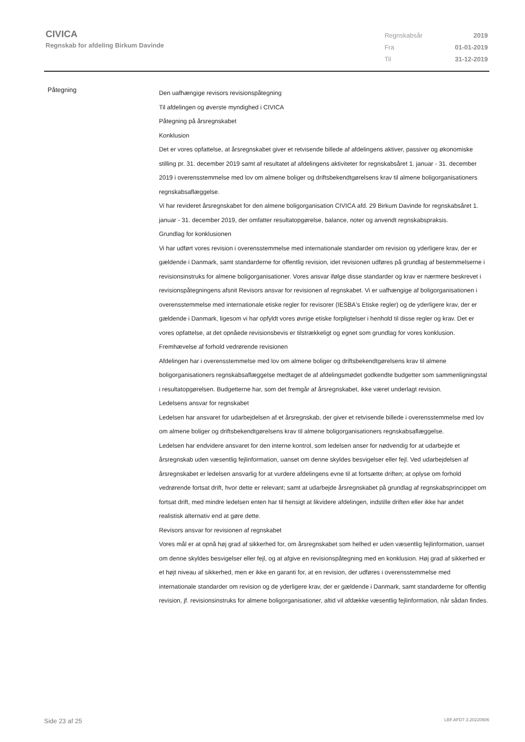CIVICA
Regnskab for afdeling Birkum Davinde
| Regnskabsår | 2019 |
| Fra | 01-01-2019 |
| Til | 31-12-2019 |
Påtegning
Den uafhængige revisors revisionspåtegning
Til afdelingen og øverste myndighed i CIVICA
Påtegning på årsregnskabet
Konklusion
Det er vores opfattelse, at årsregnskabet giver et retvisende billede af afdelingens aktiver, passiver og økonomiske stilling pr. 31. december 2019 samt af resultatet af afdelingens aktiviteter for regnskabsåret 1. januar - 31. december 2019 i overensstemmelse med lov om almene boliger og driftsbekendtgørelsens krav til almene boligorganisationers regnskabsaflæggelse.
Vi har revideret årsregnskabet for den almene boligorganisation CIVICA afd. 29 Birkum Davinde for regnskabsåret 1. januar - 31. december 2019, der omfatter resultatopgørelse, balance, noter og anvendt regnskabspraksis.
Grundlag for konklusionen
Vi har udført vores revision i overensstemmelse med internationale standarder om revision og yderligere krav, der er gældende i Danmark, samt standarderne for offentlig revision, idet revisionen udføres på grundlag af bestemmelserne i revisionsinstruks for almene boligorganisationer. Vores ansvar ifølge disse standarder og krav er nærmere beskrevet i revisionspåtegningens afsnit Revisors ansvar for revisionen af regnskabet. Vi er uafhængige af boligorganisationen i overensstemmelse med internationale etiske regler for revisorer (IESBA's Etiske regler) og de yderligere krav, der er gældende i Danmark, ligesom vi har opfyldt vores øvrige etiske forpligtelser i henhold til disse regler og krav. Det er vores opfattelse, at det opnåede revisionsbevis er tilstrækkeligt og egnet som grundlag for vores konklusion.
Fremhævelse af forhold vedrørende revisionen
Afdelingen har i overensstemmelse med lov om almene boliger og driftsbekendtgørelsens krav til almene boligorganisationers regnskabsaflæggelse medtaget de af afdelingsmødet godkendte budgetter som sammenligningstal i resultatopgørelsen. Budgetterne har, som det fremgår af årsregnskabet, ikke været underlagt revision.
Ledelsens ansvar for regnskabet
Ledelsen har ansvaret for udarbejdelsen af et årsregnskab, der giver et retvisende billede i overensstemmelse med lov om almene boliger og driftsbekendtgørelsens krav til almene boligorganisationers regnskabsaflæggelse.
Ledelsen har endvidere ansvaret for den interne kontrol, som ledelsen anser for nødvendig for at udarbejde et årsregnskab uden væsentlig fejlinformation, uanset om denne skyldes besvigelser eller fejl. Ved udarbejdelsen af årsregnskabet er ledelsen ansvarlig for at vurdere afdelingens evne til at fortsætte driften; at oplyse om forhold vedrørende fortsat drift, hvor dette er relevant; samt at udarbejde årsregnskabet på grundlag af regnskabsprincippet om fortsat drift, med mindre ledelsen enten har til hensigt at likvidere afdelingen, indstille driften eller ikke har andet realistisk alternativ end at gøre dette.
Revisors ansvar for revisionen af regnskabet
Vores mål er at opnå høj grad af sikkerhed for, om årsregnskabet som helhed er uden væsentlig fejlinformation, uanset om denne skyldes besvigelser eller fejl, og at afgive en revisionspåtegning med en konklusion. Høj grad af sikkerhed er et højt niveau af sikkerhed, men er ikke en garanti for, at en revision, der udføres i overensstemmelse med internationale standarder om revision og de yderligere krav, der er gældende i Danmark, samt standarderne for offentlig revision, jf. revisionsinstruks for almene boligorganisationer, altid vil afdække væsentlig fejlinformation, når sådan findes.
Side 23 af 25 LBF.AFD7.3.20220906